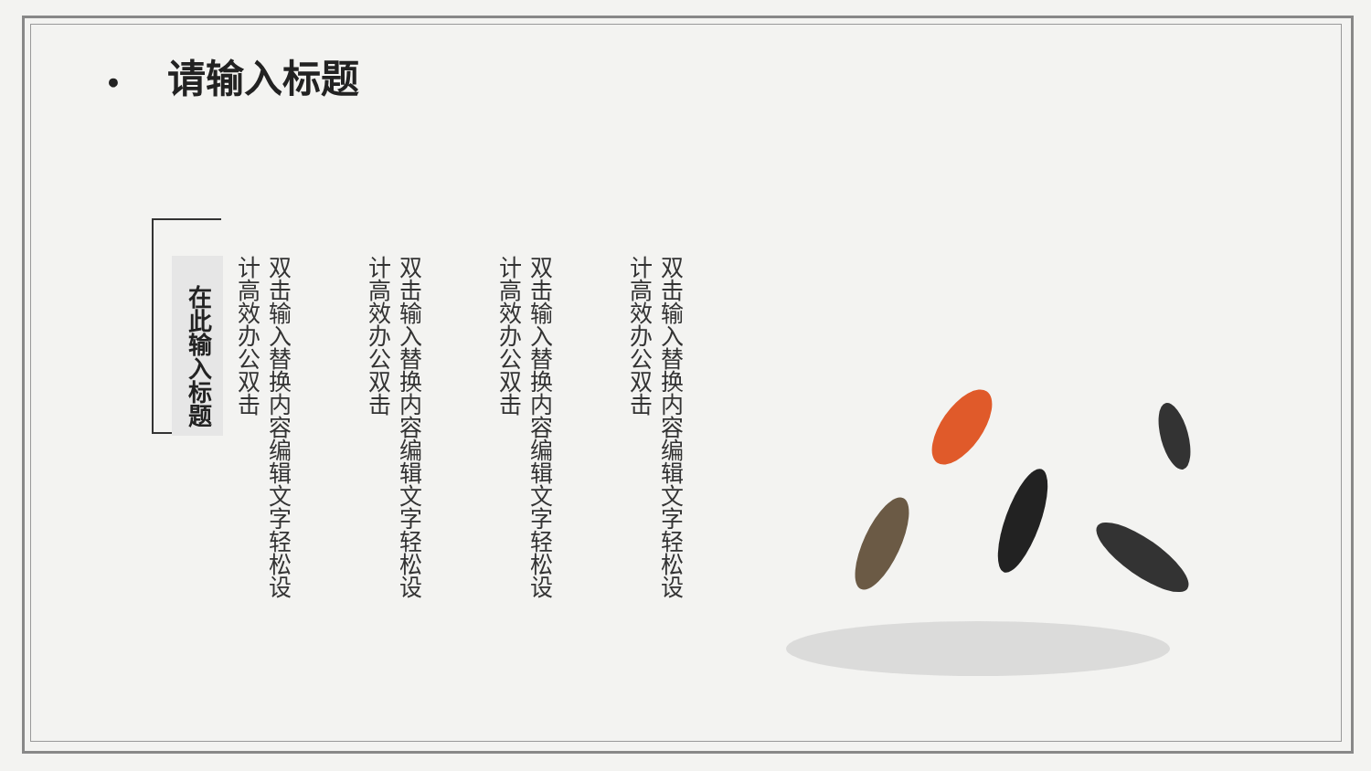• 请输入标题
在此输入标题
双击输入替换内容编辑文字轻松设计高效办公双击
双击输入替换内容编辑文字轻松设计高效办公双击
双击输入替换内容编辑文字轻松设计高效办公双击
双击输入替换内容编辑文字轻松设计高效办公双击